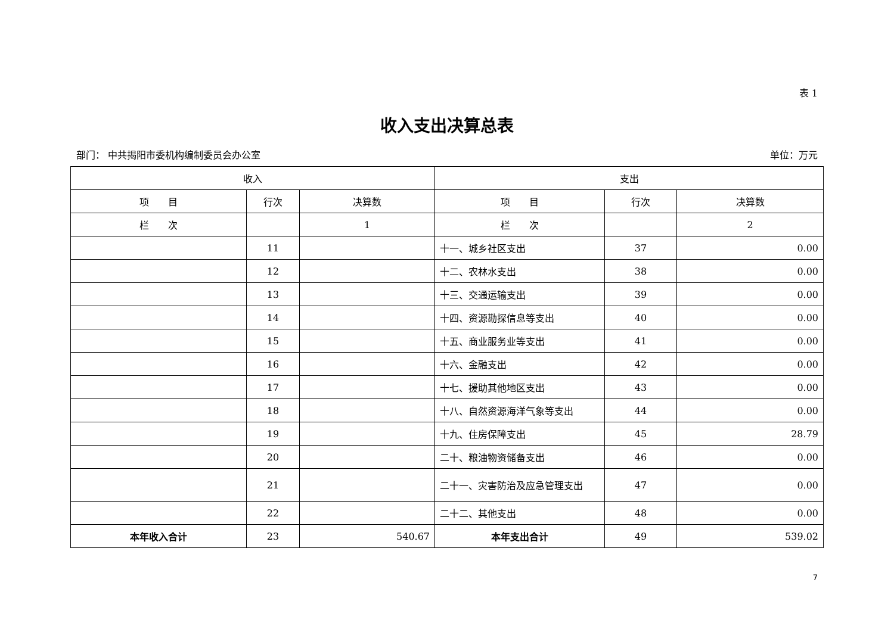表 1
收入支出决算总表
部门： 中共揭阳市委机构编制委员会办公室 单位：万元
| 收入 | | | 支出 | | |
| --- | --- | --- | --- | --- | --- |
| 项 目 | 行次 | 决算数 | 项 目 | 行次 | 决算数 |
| 栏 次 | | 1 | 栏 次 | | 2 |
| | 11 | | 十一、城乡社区支出 | 37 | 0.00 |
| | 12 | | 十二、农林水支出 | 38 | 0.00 |
| | 13 | | 十三、交通运输支出 | 39 | 0.00 |
| | 14 | | 十四、资源勘探信息等支出 | 40 | 0.00 |
| | 15 | | 十五、商业服务业等支出 | 41 | 0.00 |
| | 16 | | 十六、金融支出 | 42 | 0.00 |
| | 17 | | 十七、援助其他地区支出 | 43 | 0.00 |
| | 18 | | 十八、自然资源海洋气象等支出 | 44 | 0.00 |
| | 19 | | 十九、住房保障支出 | 45 | 28.79 |
| | 20 | | 二十、粮油物资储备支出 | 46 | 0.00 |
| | 21 | | 二十一、灾害防治及应急管理支出 | 47 | 0.00 |
| | 22 | | 二十二、其他支出 | 48 | 0.00 |
| 本年收入合计 | 23 | 540.67 | 本年支出合计 | 49 | 539.02 |
7